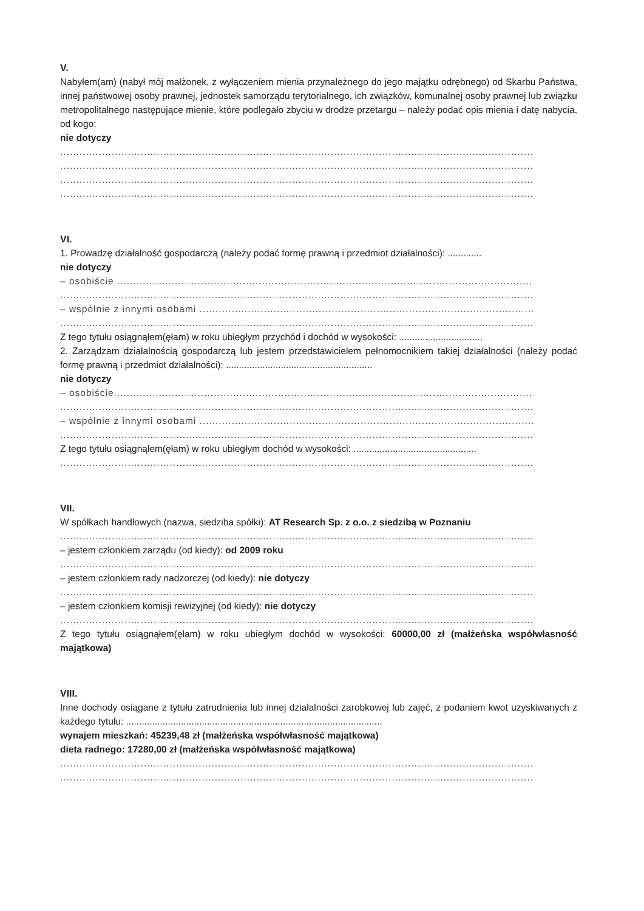V.
Nabyłem(am) (nabył mój małżonek, z wyłączeniem mienia przynależnego do jego majątku odrębnego) od Skarbu Państwa, innej państwowej osoby prawnej, jednostek samorządu terytorialnego, ich związków, komunalnej osoby prawnej lub związku metropolitalnego następujące mienie, które podlegało zbyciu w drodze przetargu – należy podać opis mienia i datę nabycia, od kogo:
nie dotyczy
..................................................................................................................................................................
..................................................................................................................................................................
..................................................................................................................................................................
..................................................................................................................................................................
VI.
1. Prowadzę działalność gospodarczą (należy podać formę prawną i przedmiot działalności): .............
nie dotyczy
– osobiście ...........................................................................................................................................
..................................................................................................................................................................
– wspólnie z innymi osobami ..................................................................................................................
..................................................................................................................................................................
Z tego tytułu osiągnąłem(ęłam) w roku ubiegłym przychód i dochód w wysokości: ................................
2. Zarządzam działalnością gospodarczą lub jestem przedstawicielem pełnomocnikiem takiej działalności (należy podać formę prawną i przedmiot działalności): ........................................................
nie dotyczy
– osobiście...........................................................................................................................................
..................................................................................................................................................................
– wspólnie z innymi osobami ..................................................................................................................
..................................................................................................................................................................
Z tego tytułu osiągnąłem(ęłam) w roku ubiegłym dochód w wysokości: ...............................................
..................................................................................................................................................................
VII.
W spółkach handlowych (nazwa, siedziba spółki): AT Research Sp. z o.o. z siedzibą w Poznaniu
..................................................................................................................................................................
– jestem członkiem zarządu (od kiedy): od 2009 roku
..................................................................................................................................................................
– jestem członkiem rady nadzorczej (od kiedy): nie dotyczy
..................................................................................................................................................................
– jestem członkiem komisji rewizyjnej (od kiedy): nie dotyczy
..................................................................................................................................................................
Z tego tytułu osiągnąłem(ęłam) w roku ubiegłym dochód w wysokości: 60000,00 zł (małżeńska współwłasność majątkowa)
VIII.
Inne dochody osiągane z tytułu zatrudnienia lub innej działalności zarobkowej lub zajęć, z podaniem kwot uzyskiwanych z każdego tytułu: ..................................................................................................
wynajem mieszkań: 45239,48 zł (małżeńska współwłasność majątkowa)
dieta radnego: 17280,00 zł (małżeńska współwłasność majątkowa)
..................................................................................................................................................................
..................................................................................................................................................................